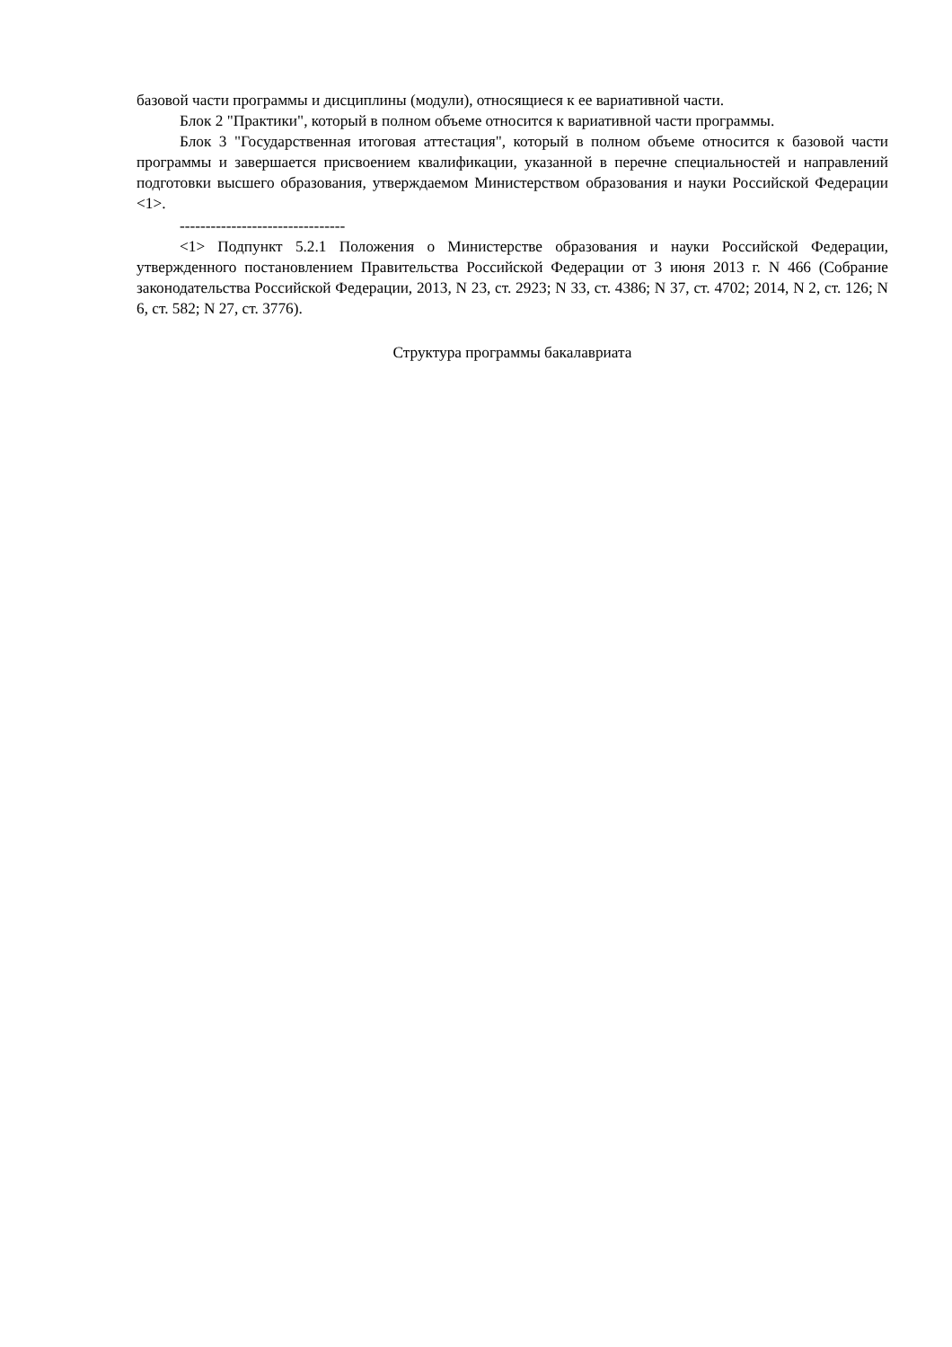базовой части программы и дисциплины (модули), относящиеся к ее вариативной части.
Блок 2 "Практики", который в полном объеме относится к вариативной части программы.
Блок 3 "Государственная итоговая аттестация", который в полном объеме относится к базовой части программы и завершается присвоением квалификации, указанной в перечне специальностей и направлений подготовки высшего образования, утверждаемом Министерством образования и науки Российской Федерации <1>.
--------------------------------
<1> Подпункт 5.2.1 Положения о Министерстве образования и науки Российской Федерации, утвержденного постановлением Правительства Российской Федерации от 3 июня 2013 г. N 466 (Собрание законодательства Российской Федерации, 2013, N 23, ст. 2923; N 33, ст. 4386; N 37, ст. 4702; 2014, N 2, ст. 126; N 6, ст. 582; N 27, ст. 3776).
Структура программы бакалавриата